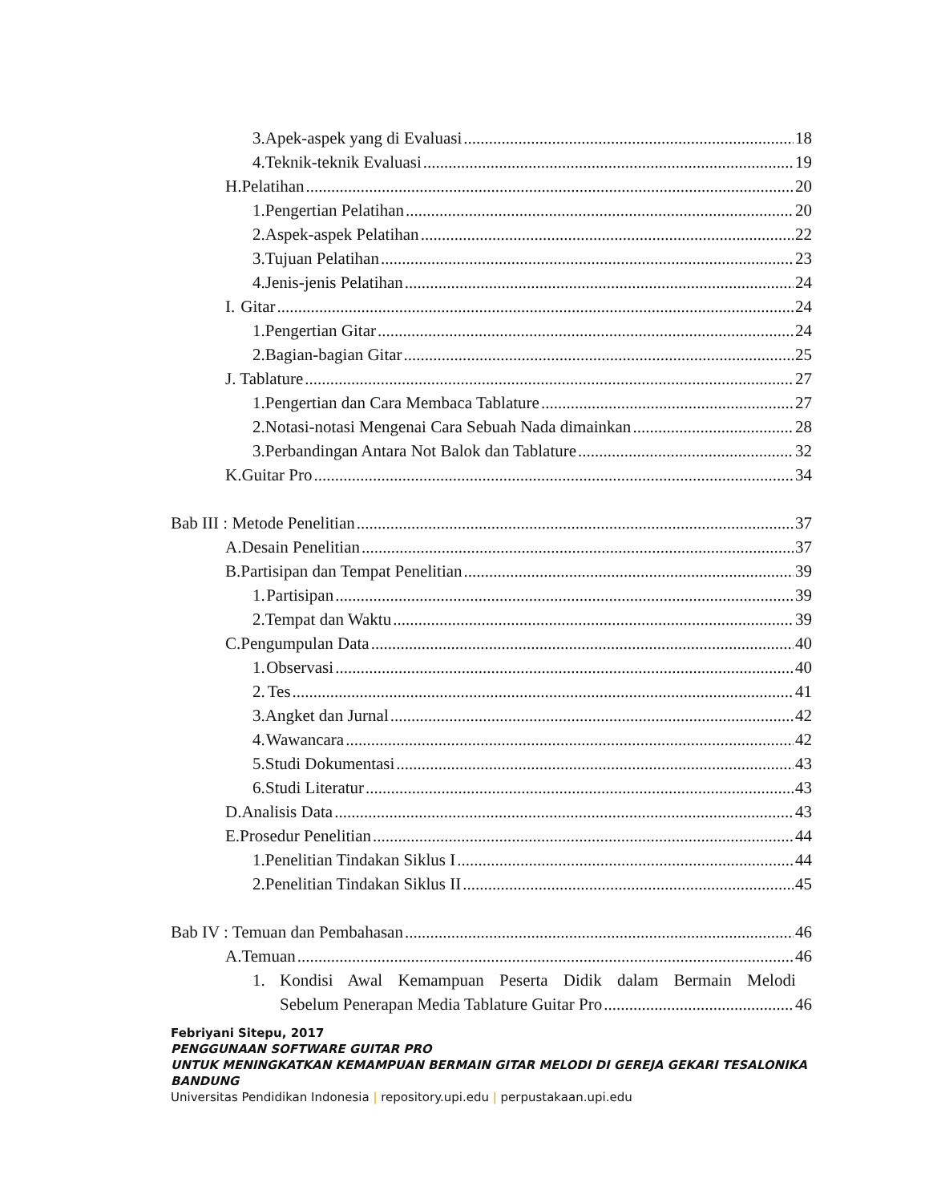3. Apek-aspek yang di Evaluasi 18
4. Teknik-teknik Evaluasi 19
H. Pelatihan 20
1. Pengertian Pelatihan 20
2. Aspek-aspek Pelatihan 22
3. Tujuan Pelatihan 23
4. Jenis-jenis Pelatihan 24
I. Gitar 24
1. Pengertian Gitar 24
2. Bagian-bagian Gitar 25
J. Tablature 27
1. Pengertian dan Cara Membaca Tablature 27
2. Notasi-notasi Mengenai Cara Sebuah Nada dimainkan 28
3. Perbandingan Antara Not Balok dan Tablature 32
K. Guitar Pro 34
Bab III : Metode Penelitian 37
A. Desain Penelitian 37
B. Partisipan dan Tempat Penelitian 39
1. Partisipan 39
2. Tempat dan Waktu 39
C. Pengumpulan Data 40
1. Observasi 40
2. Tes 41
3. Angket dan Jurnal 42
4. Wawancara 42
5. Studi Dokumentasi 43
6. Studi Literatur 43
D. Analisis Data 43
E. Prosedur Penelitian 44
1. Penelitian Tindakan Siklus I 44
2. Penelitian Tindakan Siklus II 45
Bab IV : Temuan dan Pembahasan 46
A. Temuan 46
1. Kondisi Awal Kemampuan Peserta Didik dalam Bermain Melodi
Sebelum Penerapan Media Tablature Guitar Pro 46
Febriyani Sitepu, 2017
PENGGUNAAN SOFTWARE GUITAR PRO
UNTUK MENINGKATKAN KEMAMPUAN BERMAIN GITAR MELODI DI GEREJA GEKARI TESALONIKA
BANDUNG
Universitas Pendidikan Indonesia | repository.upi.edu | perpustakaan.upi.edu